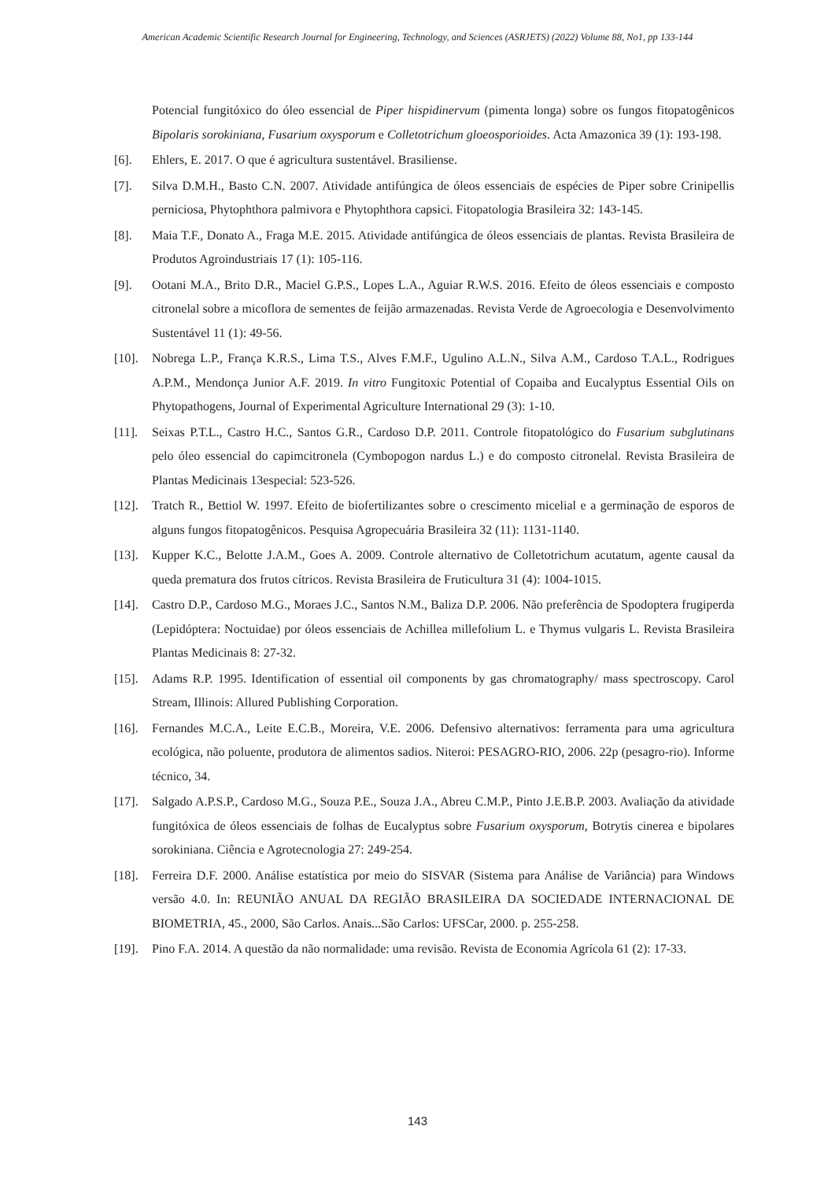American Academic Scientific Research Journal for Engineering, Technology, and Sciences (ASRJETS) (2022) Volume 88, No1, pp 133-144
Potencial fungitóxico do óleo essencial de Piper hispidinervum (pimenta longa) sobre os fungos fitopatogênicos Bipolaris sorokiniana, Fusarium oxysporum e Colletotrichum gloeosporioides. Acta Amazonica 39 (1): 193-198.
[6]. Ehlers, E. 2017. O que é agricultura sustentável. Brasiliense.
[7]. Silva D.M.H., Basto C.N. 2007. Atividade antifúngica de óleos essenciais de espécies de Piper sobre Crinipellis perniciosa, Phytophthora palmivora e Phytophthora capsici. Fitopatologia Brasileira 32: 143-145.
[8]. Maia T.F., Donato A., Fraga M.E. 2015. Atividade antifúngica de óleos essenciais de plantas. Revista Brasileira de Produtos Agroindustriais 17 (1): 105-116.
[9]. Ootani M.A., Brito D.R., Maciel G.P.S., Lopes L.A., Aguiar R.W.S. 2016. Efeito de óleos essenciais e composto citronelal sobre a micoflora de sementes de feijão armazenadas. Revista Verde de Agroecologia e Desenvolvimento Sustentável 11 (1): 49-56.
[10]. Nobrega L.P., França K.R.S., Lima T.S., Alves F.M.F., Ugulino A.L.N., Silva A.M., Cardoso T.A.L., Rodrigues A.P.M., Mendonça Junior A.F. 2019. In vitro Fungitoxic Potential of Copaiba and Eucalyptus Essential Oils on Phytopathogens, Journal of Experimental Agriculture International 29 (3): 1-10.
[11]. Seixas P.T.L., Castro H.C., Santos G.R., Cardoso D.P. 2011. Controle fitopatológico do Fusarium subglutinans pelo óleo essencial do capimcitronela (Cymbopogon nardus L.) e do composto citronelal. Revista Brasileira de Plantas Medicinais 13especial: 523-526.
[12]. Tratch R., Bettiol W. 1997. Efeito de biofertilizantes sobre o crescimento micelial e a germinação de esporos de alguns fungos fitopatogênicos. Pesquisa Agropecuária Brasileira 32 (11): 1131-1140.
[13]. Kupper K.C., Belotte J.A.M., Goes A. 2009. Controle alternativo de Colletotrichum acutatum, agente causal da queda prematura dos frutos cítricos. Revista Brasileira de Fruticultura 31 (4): 1004-1015.
[14]. Castro D.P., Cardoso M.G., Moraes J.C., Santos N.M., Baliza D.P. 2006. Não preferência de Spodoptera frugiperda (Lepidóptera: Noctuidae) por óleos essenciais de Achillea millefolium L. e Thymus vulgaris L. Revista Brasileira Plantas Medicinais 8: 27-32.
[15]. Adams R.P. 1995. Identification of essential oil components by gas chromatography/ mass spectroscopy. Carol Stream, Illinois: Allured Publishing Corporation.
[16]. Fernandes M.C.A., Leite E.C.B., Moreira, V.E. 2006. Defensivo alternativos: ferramenta para uma agricultura ecológica, não poluente, produtora de alimentos sadios. Niteroi: PESAGRO-RIO, 2006. 22p (pesagro-rio). Informe técnico, 34.
[17]. Salgado A.P.S.P., Cardoso M.G., Souza P.E., Souza J.A., Abreu C.M.P., Pinto J.E.B.P. 2003. Avaliação da atividade fungitóxica de óleos essenciais de folhas de Eucalyptus sobre Fusarium oxysporum, Botrytis cinerea e bipolares sorokiniana. Ciência e Agrotecnologia 27: 249-254.
[18]. Ferreira D.F. 2000. Análise estatística por meio do SISVAR (Sistema para Análise de Variância) para Windows versão 4.0. In: REUNIÃO ANUAL DA REGIÃO BRASILEIRA DA SOCIEDADE INTERNACIONAL DE BIOMETRIA, 45., 2000, São Carlos. Anais...São Carlos: UFSCar, 2000. p. 255-258.
[19]. Pino F.A. 2014. A questão da não normalidade: uma revisão. Revista de Economia Agrícola 61 (2): 17-33.
143